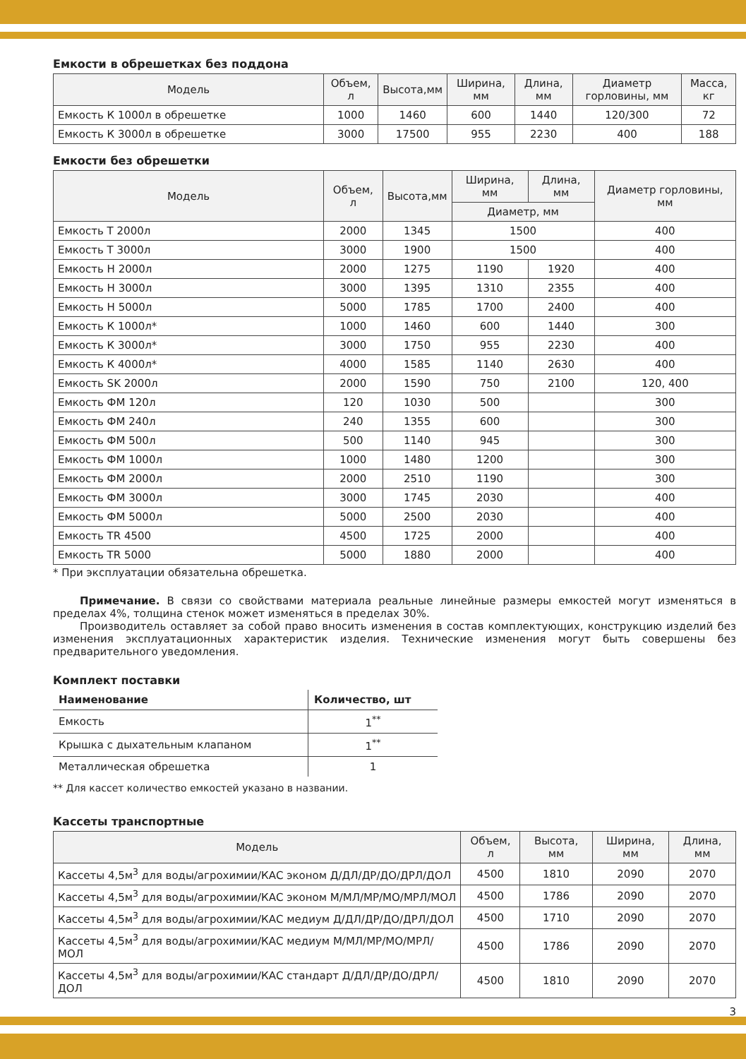Емкости в обрешетках без поддона
| Модель | Объем, л | Высота,мм | Ширина, мм | Длина, мм | Диаметр горловины, мм | Масса, кг |
| --- | --- | --- | --- | --- | --- | --- |
| Емкость К 1000л в обрешетке | 1000 | 1460 | 600 | 1440 | 120/300 | 72 |
| Емкость К 3000л в обрешетке | 3000 | 17500 | 955 | 2230 | 400 | 188 |
Емкости без обрешетки
| Модель | Объем, л | Высота,мм | Ширина, мм | Длина, мм | Диаметр горловины, мм |
| --- | --- | --- | --- | --- | --- |
| | | | Диаметр, мм | | |
| Емкость Т 2000л | 2000 | 1345 | 1500 | | 400 |
| Емкость Т 3000л | 3000 | 1900 | 1500 | | 400 |
| Емкость Н 2000л | 2000 | 1275 | 1190 | 1920 | 400 |
| Емкость Н 3000л | 3000 | 1395 | 1310 | 2355 | 400 |
| Емкость Н 5000л | 5000 | 1785 | 1700 | 2400 | 400 |
| Емкость К 1000л* | 1000 | 1460 | 600 | 1440 | 300 |
| Емкость К 3000л* | 3000 | 1750 | 955 | 2230 | 400 |
| Емкость К 4000л* | 4000 | 1585 | 1140 | 2630 | 400 |
| Емкость SK 2000л | 2000 | 1590 | 750 | 2100 | 120, 400 |
| Емкость ФМ 120л | 120 | 1030 | 500 | | 300 |
| Емкость ФМ 240л | 240 | 1355 | 600 | | 300 |
| Емкость ФМ 500л | 500 | 1140 | 945 | | 300 |
| Емкость ФМ 1000л | 1000 | 1480 | 1200 | | 300 |
| Емкость ФМ 2000л | 2000 | 2510 | 1190 | | 300 |
| Емкость ФМ 3000л | 3000 | 1745 | 2030 | | 400 |
| Емкость ФМ 5000л | 5000 | 2500 | 2030 | | 400 |
| Емкость TR 4500 | 4500 | 1725 | 2000 | | 400 |
| Емкость TR 5000 | 5000 | 1880 | 2000 | | 400 |
* При эксплуатации обязательна обрешетка.
Примечание. В связи со свойствами материала реальные линейные размеры емкостей могут изменяться в пределах 4%, толщина стенок может изменяться в пределах 30%.
Производитель оставляет за собой право вносить изменения в состав комплектующих, конструкцию изделий без изменения эксплуатационных характеристик изделия. Технические изменения могут быть совершены без предварительного уведомления.
Комплект поставки
| Наименование | Количество, шт |
| --- | --- |
| Емкость | 1<sup>**</sup> |
| Крышка с дыхательным клапаном | 1<sup>**</sup> |
| Металлическая обрешетка | 1 |
** Для кассет количество емкостей указано в названии.
Кассеты транспортные
| Модель | Объем, л | Высота, мм | Ширина, мм | Длина, мм |
| --- | --- | --- | --- | --- |
| Кассеты 4,5м<sup>3</sup> для воды/агрохимии/КАС эконом Д/ДЛ/ДР/ДО/ДРЛ/ДОЛ | 4500 | 1810 | 2090 | 2070 |
| Кассеты 4,5м<sup>3</sup> для воды/агрохимии/КАС эконом М/МЛ/МР/МО/МРЛ/МОЛ | 4500 | 1786 | 2090 | 2070 |
| Кассеты 4,5м<sup>3</sup> для воды/агрохимии/КАС медиум Д/ДЛ/ДР/ДО/ДРЛ/ДОЛ | 4500 | 1710 | 2090 | 2070 |
| Кассеты 4,5м<sup>3</sup> для воды/агрохимии/КАС медиум М/МЛ/МР/МО/МРЛ/МОЛ | 4500 | 1786 | 2090 | 2070 |
| Кассеты 4,5м<sup>3</sup> для воды/агрохимии/КАС стандарт Д/ДЛ/ДР/ДО/ДРЛ/ДОЛ | 4500 | 1810 | 2090 | 2070 |
3